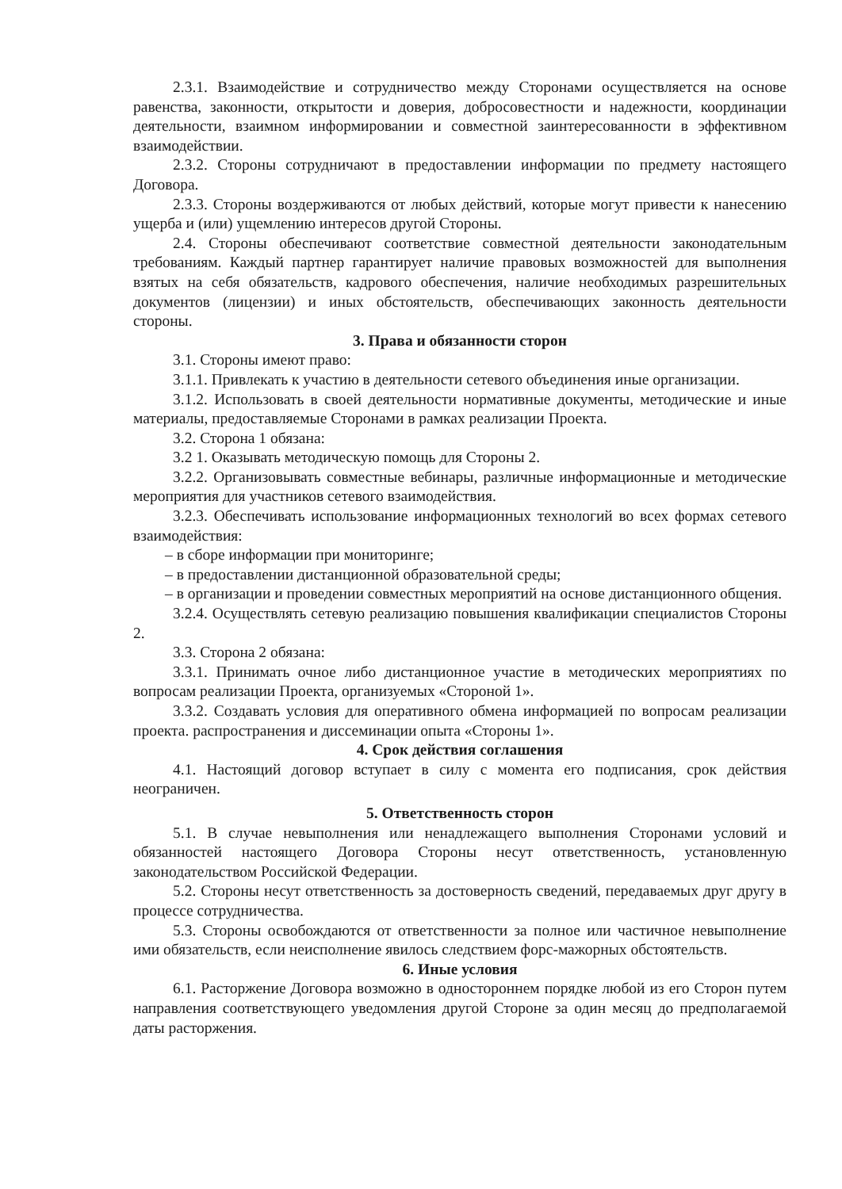2.3.1. Взаимодействие и сотрудничество между Сторонами осуществляется на основе равенства, законности, открытости и доверия, добросовестности и надежности, координации деятельности, взаимном информировании и совместной заинтересованности в эффективном взаимодействии.
2.3.2. Стороны сотрудничают в предоставлении информации по предмету настоящего Договора.
2.3.3. Стороны воздерживаются от любых действий, которые могут привести к нанесению ущерба и (или) ущемлению интересов другой Стороны.
2.4. Стороны обеспечивают соответствие совместной деятельности законодательным требованиям. Каждый партнер гарантирует наличие правовых возможностей для выполнения взятых на себя обязательств, кадрового обеспечения, наличие необходимых разрешительных документов (лицензии) и иных обстоятельств, обеспечивающих законность деятельности стороны.
3. Права и обязанности сторон
3.1. Стороны имеют право:
3.1.1. Привлекать к участию в деятельности сетевого объединения иные организации.
3.1.2. Использовать в своей деятельности нормативные документы, методические и иные материалы, предоставляемые Сторонами в рамках реализации Проекта.
3.2. Сторона 1 обязана:
3.2 1. Оказывать методическую помощь для Стороны 2.
3.2.2. Организовывать совместные вебинары, различные информационные и методические мероприятия для участников сетевого взаимодействия.
3.2.3. Обеспечивать использование информационных технологий во всех формах сетевого взаимодействия:
– в сборе информации при мониторинге;
– в предоставлении дистанционной образовательной среды;
– в организации и проведении совместных мероприятий на основе дистанционного общения.
3.2.4. Осуществлять сетевую реализацию повышения квалификации специалистов Стороны 2.
3.3. Сторона 2 обязана:
3.3.1. Принимать очное либо дистанционное участие в методических мероприятиях по вопросам реализации Проекта, организуемых «Стороной 1».
3.3.2. Создавать условия для оперативного обмена информацией по вопросам реализации проекта. распространения и диссеминации опыта «Стороны 1».
4. Срок действия соглашения
4.1. Настоящий договор вступает в силу с момента его подписания, срок действия неограничен.
5. Ответственность сторон
5.1. В случае невыполнения или ненадлежащего выполнения Сторонами условий и обязанностей настоящего Договора Стороны несут ответственность, установленную законодательством Российской Федерации.
5.2. Стороны несут ответственность за достоверность сведений, передаваемых друг другу в процессе сотрудничества.
5.3. Стороны освобождаются от ответственности за полное или частичное невыполнение ими обязательств, если неисполнение явилось следствием форс-мажорных обстоятельств.
6. Иные условия
6.1. Расторжение Договора возможно в одностороннем порядке любой из его Сторон путем направления соответствующего уведомления другой Стороне за один месяц до предполагаемой даты расторжения.